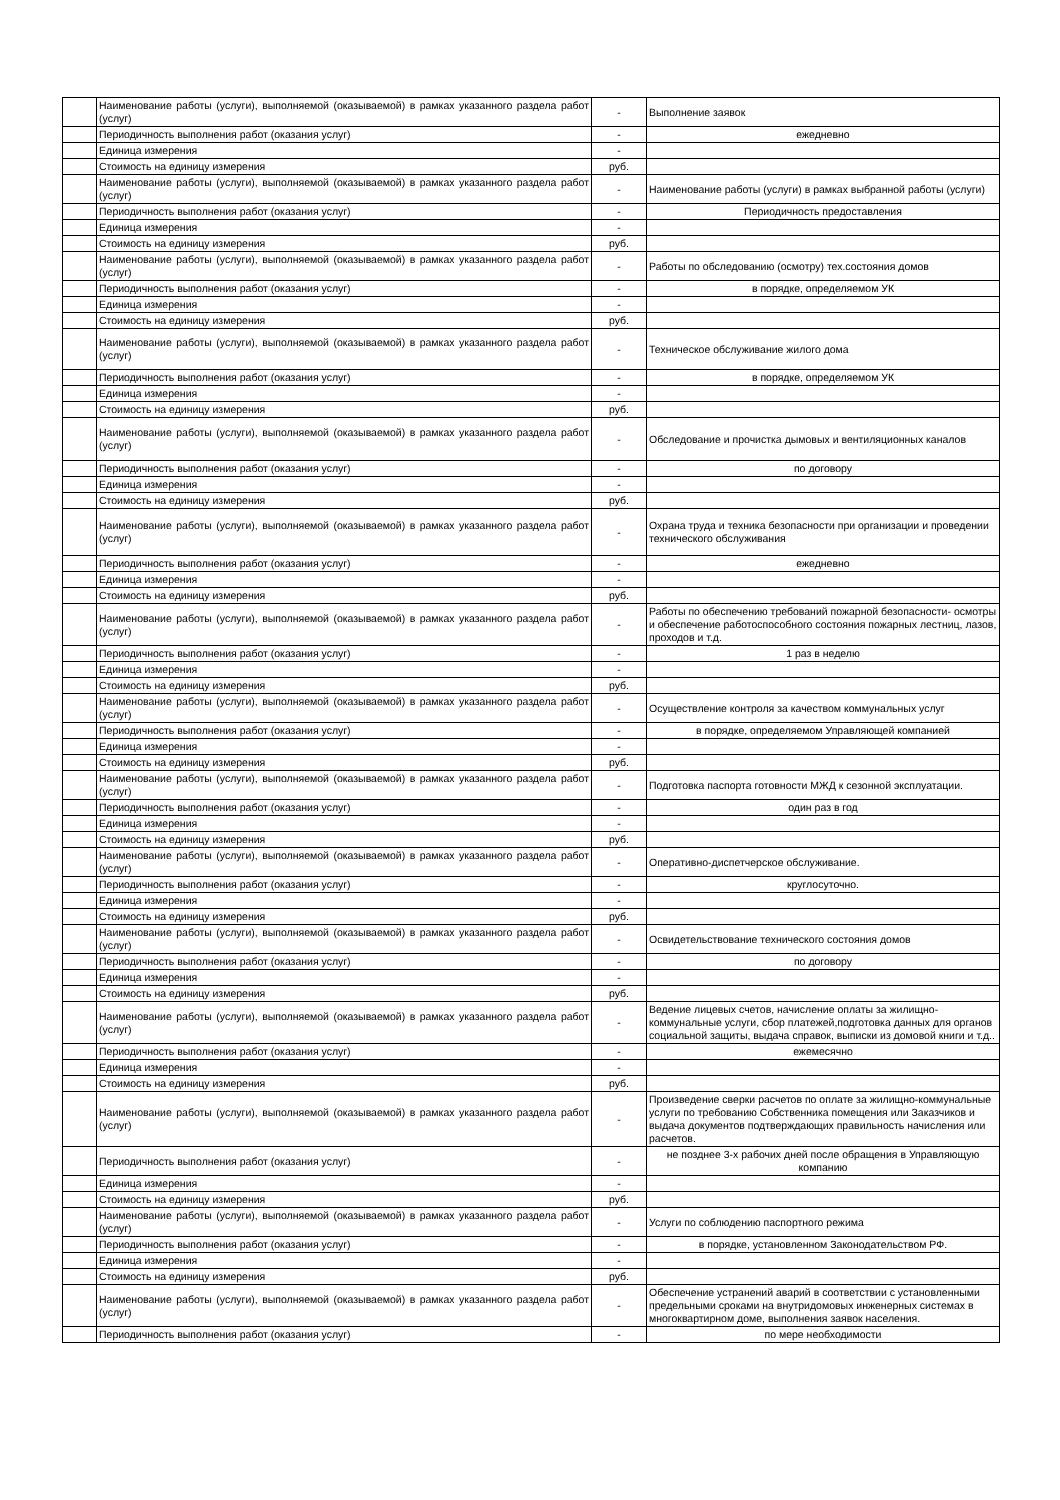| | Наименование работы (услуги), выполняемой (оказываемой) в рамках указанного раздела работ (услуг) | - | Выполнение заявок |
| | Периодичность выполнения работ (оказания услуг) | - | ежедневно |
| | Единица измерения | - | |
| | Стоимость на единицу измерения | руб. | |
| | Наименование работы (услуги), выполняемой (оказываемой) в рамках указанного раздела работ (услуг) | - | Наименование работы (услуги) в рамках выбранной работы (услуги) |
| | Периодичность выполнения работ (оказания услуг) | - | Периодичность предоставления |
| | Единица измерения | - | |
| | Стоимость на единицу измерения | руб. | |
| | Наименование работы (услуги), выполняемой (оказываемой) в рамках указанного раздела работ (услуг) | - | Работы по обследованию (осмотру) тех.состояния домов |
| | Периодичность выполнения работ (оказания услуг) | - | в порядке, определяемом УК |
| | Единица измерения | - | |
| | Стоимость на единицу измерения | руб. | |
| | Наименование работы (услуги), выполняемой (оказываемой) в рамках указанного раздела работ (услуг) | - | Техническое обслуживание жилого дома |
| | Периодичность выполнения работ (оказания услуг) | - | в порядке, определяемом УК |
| | Единица измерения | - | |
| | Стоимость на единицу измерения | руб. | |
| | Наименование работы (услуги), выполняемой (оказываемой) в рамках указанного раздела работ (услуг) | - | Обследование и прочистка дымовых и вентиляционных каналов |
| | Периодичность выполнения работ (оказания услуг) | - | по договору |
| | Единица измерения | - | |
| | Стоимость на единицу измерения | руб. | |
| | Наименование работы (услуги), выполняемой (оказываемой) в рамках указанного раздела работ (услуг) | - | Охрана труда и техника безопасности при организации и проведении технического обслуживания |
| | Периодичность выполнения работ (оказания услуг) | - | ежедневно |
| | Единица измерения | - | |
| | Стоимость на единицу измерения | руб. | |
| | Наименование работы (услуги), выполняемой (оказываемой) в рамках указанного раздела работ (услуг) | - | Работы по обеспечению требований пожарной безопасности- осмотры и обеспечение работоспособного состояния пожарных лестниц, лазов, проходов и т.д. |
| | Периодичность выполнения работ (оказания услуг) | - | 1 раз в неделю |
| | Единица измерения | - | |
| | Стоимость на единицу измерения | руб. | |
| | Наименование работы (услуги), выполняемой (оказываемой) в рамках указанного раздела работ (услуг) | - | Осуществление контроля за качеством коммунальных услуг |
| | Периодичность выполнения работ (оказания услуг) | - | в порядке, определяемом Управляющей компанией |
| | Единица измерения | - | |
| | Стоимость на единицу измерения | руб. | |
| | Наименование работы (услуги), выполняемой (оказываемой) в рамках указанного раздела работ (услуг) | - | Подготовка паспорта готовности МЖД к сезонной эксплуатации. |
| | Периодичность выполнения работ (оказания услуг) | - | один раз в год |
| | Единица измерения | - | |
| | Стоимость на единицу измерения | руб. | |
| | Наименование работы (услуги), выполняемой (оказываемой) в рамках указанного раздела работ (услуг) | - | Оперативно-диспетчерское обслуживание. |
| | Периодичность выполнения работ (оказания услуг) | - | круглосуточно. |
| | Единица измерения | - | |
| | Стоимость на единицу измерения | руб. | |
| | Наименование работы (услуги), выполняемой (оказываемой) в рамках указанного раздела работ (услуг) | - | Освидетельствование технического состояния домов |
| | Периодичность выполнения работ (оказания услуг) | - | по договору |
| | Единица измерения | - | |
| | Стоимость на единицу измерения | руб. | |
| | Наименование работы (услуги), выполняемой (оказываемой) в рамках указанного раздела работ (услуг) | - | Ведение лицевых счетов, начисление оплаты за жилищно-коммунальные услуги, сбор платежей,подготовка данных для органов социальной защиты, выдача справок, выписки из домовой книги и т.д.. |
| | Периодичность выполнения работ (оказания услуг) | - | ежемесячно |
| | Единица измерения | - | |
| | Стоимость на единицу измерения | руб. | |
| | Наименование работы (услуги), выполняемой (оказываемой) в рамках указанного раздела работ (услуг) | - | Произведение сверки расчетов по оплате за жилищно-коммунальные услуги по требованию Собственника помещения или Заказчиков и выдача документов подтверждающих правильность начисления или расчетов. |
| | Периодичность выполнения работ (оказания услуг) | - | не позднее 3-х рабочих дней после обращения в Управляющую компанию |
| | Единица измерения | - | |
| | Стоимость на единицу измерения | руб. | |
| | Наименование работы (услуги), выполняемой (оказываемой) в рамках указанного раздела работ (услуг) | - | Услуги по соблюдению паспортного режима |
| | Периодичность выполнения работ (оказания услуг) | - | в порядке, установленном Законодательством РФ. |
| | Единица измерения | - | |
| | Стоимость на единицу измерения | руб. | |
| | Наименование работы (услуги), выполняемой (оказываемой) в рамках указанного раздела работ (услуг) | - | Обеспечение устранений аварий в соответствии с установленными предельными сроками на внутридомовых инженерных системах в многоквартирном доме, выполнения заявок населения. |
| | Периодичность выполнения работ (оказания услуг) | - | по мере необходимости |